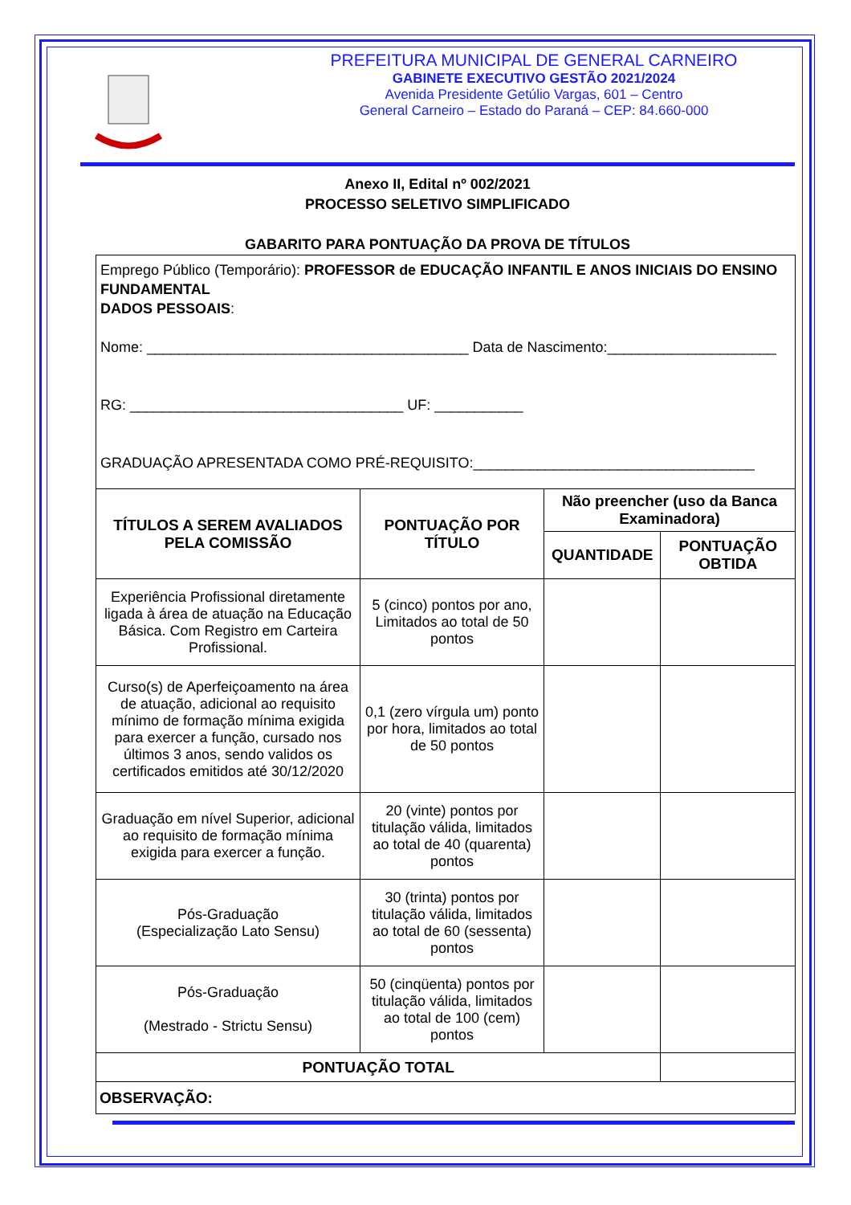PREFEITURA MUNICIPAL DE GENERAL CARNEIRO
GABINETE EXECUTIVO GESTÃO 2021/2024
Avenida Presidente Getúlio Vargas, 601 – Centro
General Carneiro – Estado do Paraná – CEP: 84.660-000
Anexo II, Edital nº 002/2021
PROCESSO SELETIVO SIMPLIFICADO
GABARITO PARA PONTUAÇÃO DA PROVA DE TÍTULOS
| Emprego Público (Temporário): PROFESSOR de EDUCAÇÃO INFANTIL E ANOS INICIAIS DO ENSINO FUNDAMENTAL DADOS PESSOAIS : Nome: ________________________________________ Data de Nascimento:_____________________ RG: __________________________________ UF: ___________ GRADUAÇÃO APRESENTADA COMO PRÉ-REQUISITO:___________________________________ | | | |
| TÍTULOS A SEREM AVALIADOS PELA COMISSÃO | PONTUAÇÃO POR TÍTULO | Não preencher (uso da Banca Examinadora) | |
| | | QUANTIDADE | PONTUAÇÃO OBTIDA |
| Experiência Profissional diretamente ligada à área de atuação na Educação Básica. Com Registro em Carteira Profissional. | 5 (cinco) pontos por ano, Limitados ao total de 50 pontos | | |
| Curso(s) de Aperfeiçoamento na área de atuação, adicional ao requisito mínimo de formação mínima exigida para exercer a função, cursado nos últimos 3 anos, sendo validos os certificados emitidos até 30/12/2020 | 0,1 (zero vírgula um) ponto por hora, limitados ao total de 50 pontos | | |
| Graduação em nível Superior, adicional ao requisito de formação mínima exigida para exercer a função. | 20 (vinte) pontos por titulação válida, limitados ao total de 40 (quarenta) pontos | | |
| Pós-Graduação (Especialização Lato Sensu) | 30 (trinta) pontos por titulação válida, limitados ao total de 60 (sessenta) pontos | | |
| Pós-Graduação (Mestrado - Strictu Sensu) | 50 (cinqüenta) pontos por titulação válida, limitados ao total de 100 (cem) pontos | | |
| PONTUAÇÃO TOTAL | | | |
| OBSERVAÇÃO: | | | |